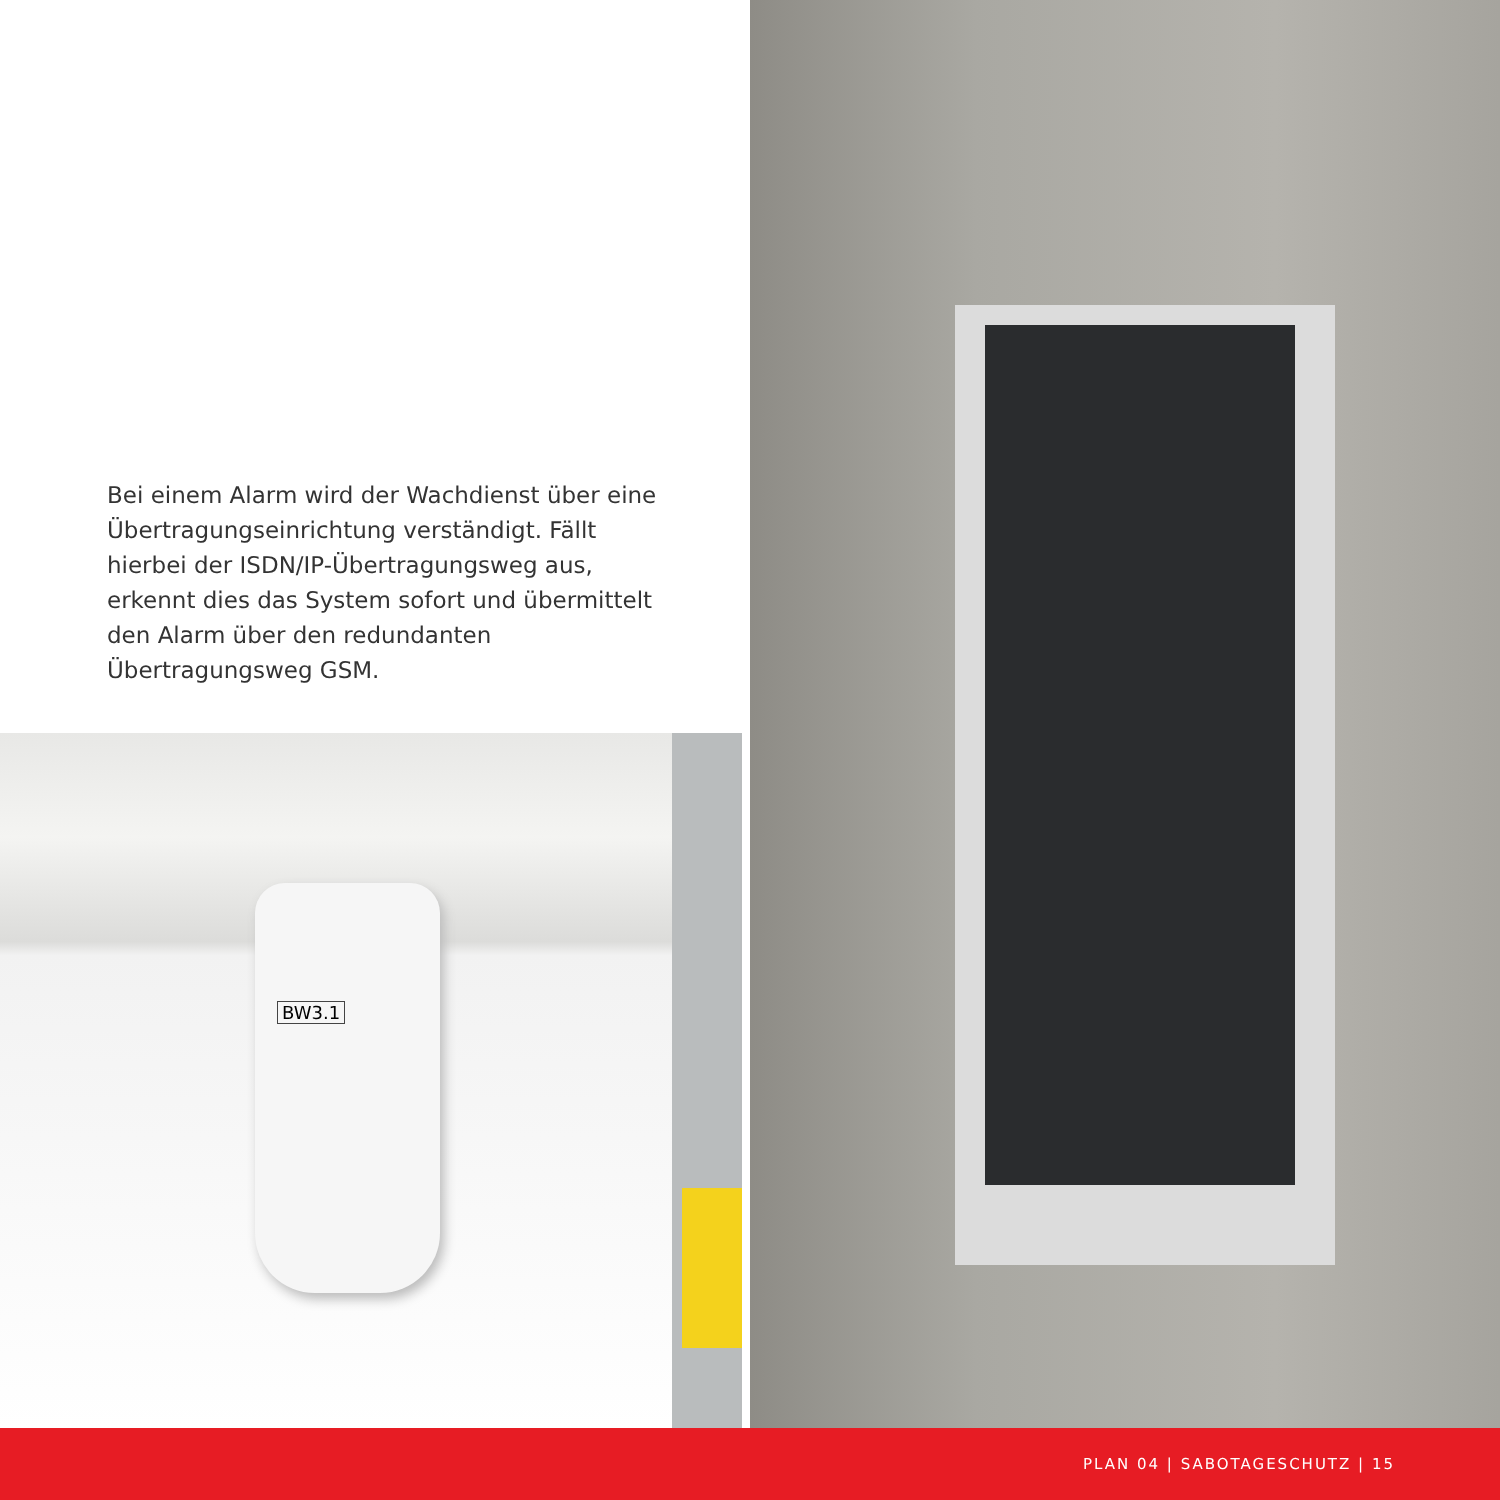Bei einem Alarm wird der Wachdienst über eine Übertragungseinrichtung verständigt. Fällt hierbei der ISDN/IP-Übertragungsweg aus, erkennt dies das System sofort und übermittelt den Alarm über den redundanten Übertragungsweg GSM.
BW3.1
PLAN 04 | SABOTAGESCHUTZ | 15